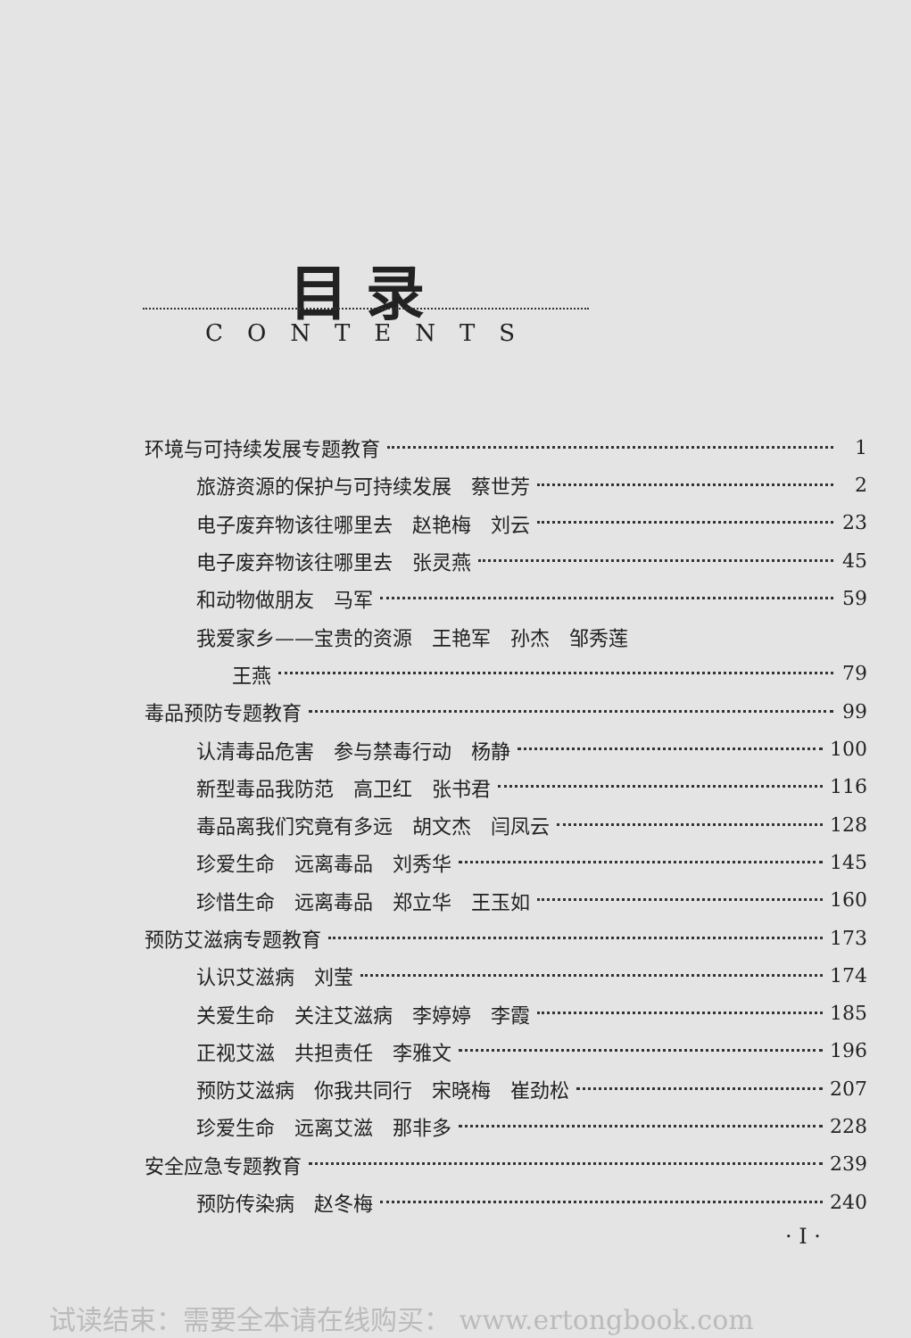目录
CONTENTS
环境与可持续发展专题教育 1
旅游资源的保护与可持续发展　蔡世芳 2
电子废弃物该往哪里去　赵艳梅　刘云 23
电子废弃物该往哪里去　张灵燕 45
和动物做朋友　马军 59
我爱家乡——宝贵的资源　王艳军　孙杰　邹秀莲
王燕 79
毒品预防专题教育 99
认清毒品危害　参与禁毒行动　杨静 100
新型毒品我防范　高卫红　张书君 116
毒品离我们究竟有多远　胡文杰　闫凤云 128
珍爱生命　远离毒品　刘秀华 145
珍惜生命　远离毒品　郑立华　王玉如 160
预防艾滋病专题教育 173
认识艾滋病　刘莹 174
关爱生命　关注艾滋病　李婷婷　李霞 185
正视艾滋　共担责任　李雅文 196
预防艾滋病　你我共同行　宋晓梅　崔劲松 207
珍爱生命　远离艾滋　那非多 228
安全应急专题教育 239
预防传染病　赵冬梅 240
· I ·
试读结束：需要全本请在线购买： www.ertongbook.com